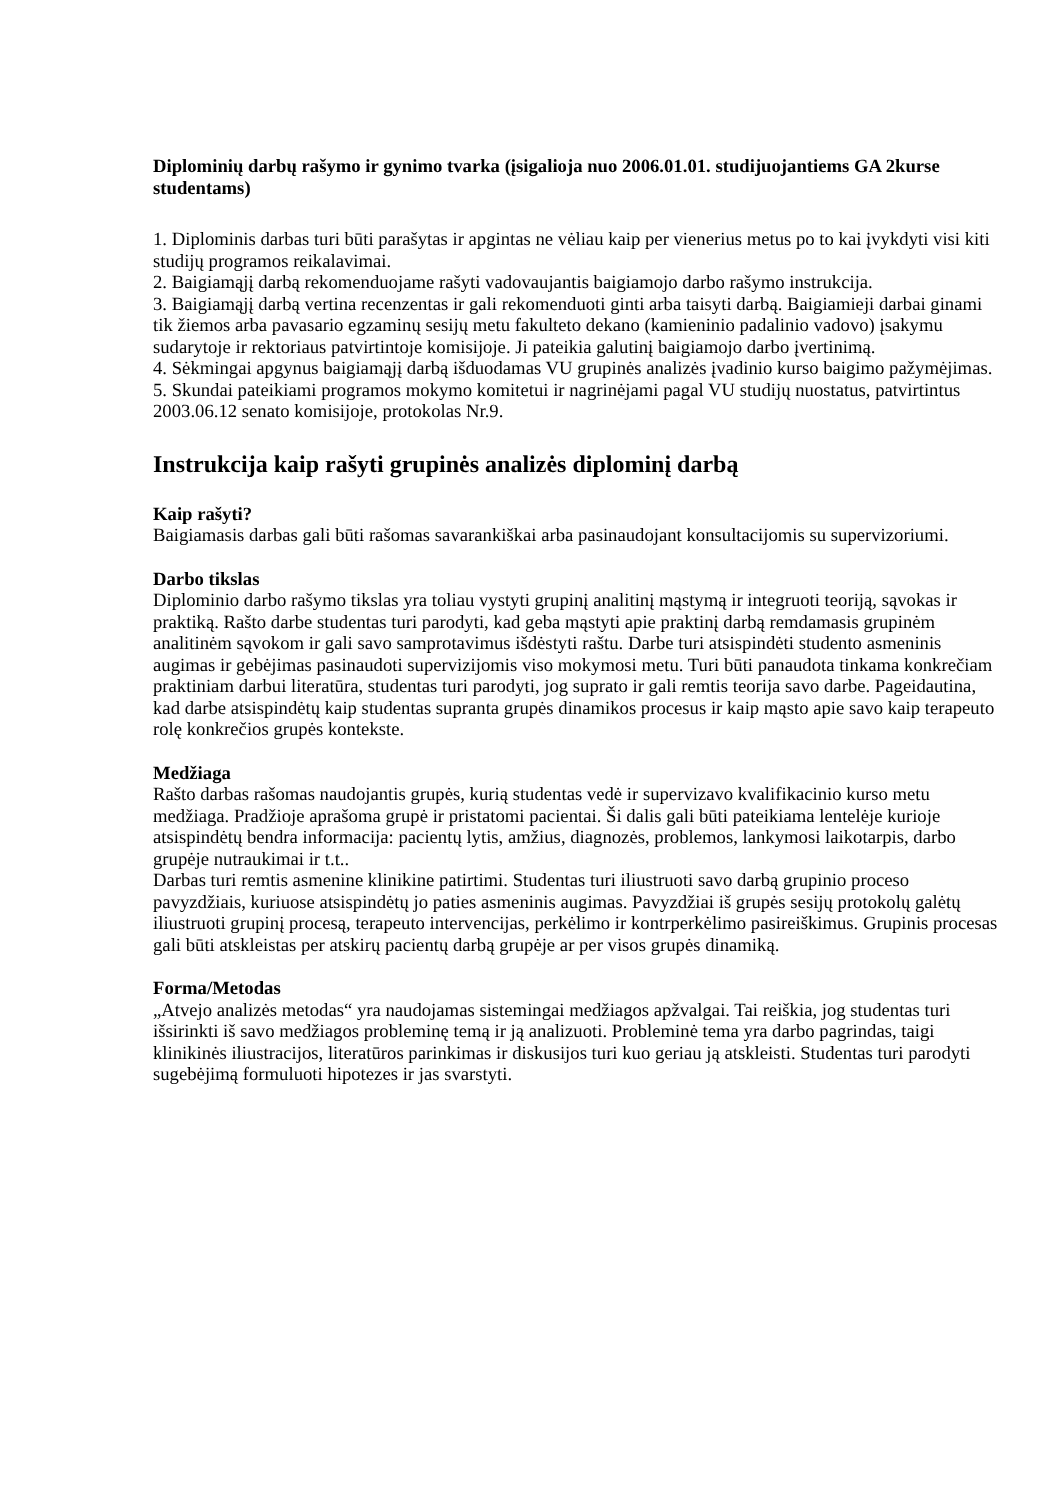Diplominių darbų rašymo ir gynimo tvarka (įsigalioja nuo 2006.01.01. studijuojantiems GA 2kurse studentams)
1. Diplominis darbas turi būti parašytas ir apgintas ne vėliau kaip per vienerius metus po to kai įvykdyti visi kiti studijų programos reikalavimai.
2. Baigiamąjį darbą rekomenduojame rašyti vadovaujantis baigiamojo darbo rašymo instrukcija.
3. Baigiamąjį darbą vertina recenzentas ir gali rekomenduoti ginti arba taisyti darbą. Baigiamieji darbai ginami tik žiemos arba pavasario egzaminų sesijų metu fakulteto dekano (kamieninio padalinio vadovo) įsakymu sudarytoje ir rektoriaus patvirtintoje komisijoje. Ji pateikia galutinį baigiamojo darbo įvertinimą.
4. Sėkmingai apgynus baigiamąjį darbą išduodamas VU grupinės analizės įvadinio kurso baigimo pažymėjimas.
5. Skundai pateikiami programos mokymo komitetui ir nagrinėjami pagal VU studijų nuostatus, patvirtintus 2003.06.12 senato komisijoje, protokolas Nr.9.
Instrukcija kaip rašyti grupinės analizės diplominį darbą
Kaip rašyti?
Baigiamasis darbas gali būti rašomas savarankiškai arba pasinaudojant konsultacijomis su supervizoriumi.
Darbo tikslas
Diplominio darbo rašymo tikslas yra toliau vystyti grupinį analitinį mąstymą ir integruoti teoriją, sąvokas ir praktiką. Rašto darbe studentas turi parodyti, kad geba mąstyti apie praktinį darbą remdamasis grupinėm analitinėm sąvokom ir gali savo samprotavimus išdėstyti raštu. Darbe turi atsispindėti studento asmeninis augimas ir gebėjimas pasinaudoti supervizijomis viso mokymosi metu. Turi būti panaudota tinkama konkrečiam praktiniam darbui literatūra, studentas turi parodyti, jog suprato ir gali remtis teorija savo darbe. Pageidautina, kad darbe atsispindėtų kaip studentas supranta grupės dinamikos procesus ir kaip mąsto apie savo kaip terapeuto rolę konkrečios grupės kontekste.
Medžiaga
Rašto darbas rašomas naudojantis grupės, kurią studentas vedė ir supervizavo kvalifikacinio kurso metu medžiaga. Pradžioje aprašoma grupė ir pristatomi pacientai. Ši dalis gali būti pateikiama lentelėje kurioje atsispindėtų bendra informacija: pacientų lytis, amžius, diagnozės, problemos, lankymosi laikotarpis, darbo grupėje nutraukimai ir t.t..
Darbas turi remtis asmenine klinikine patirtimi. Studentas turi iliustruoti savo darbą grupinio proceso pavyzdžiais, kuriuose atsispindėtų jo paties asmeninis augimas. Pavyzdžiai iš grupės sesijų protokolų galėtų iliustruoti grupinį procesą, terapeuto intervencijas, perkėlimo ir kontrperkėlimo pasireiškimus. Grupinis procesas gali būti atskleistas per atskirų pacientų darbą grupėje ar per visos grupės dinamiką.
Forma/Metodas
„Atvejo analizės metodas“ yra naudojamas sistemingai medžiagos apžvalgai. Tai reiškia, jog studentas turi išsirinkti iš savo medžiagos probleminę temą ir ją analizuoti. Probleminė tema yra darbo pagrindas, taigi klinikinės iliustracijos, literatūros parinkimas ir diskusijos turi kuo geriau ją atskleisti. Studentas turi parodyti sugebėjimą formuluoti hipotezes ir jas svarstyti.